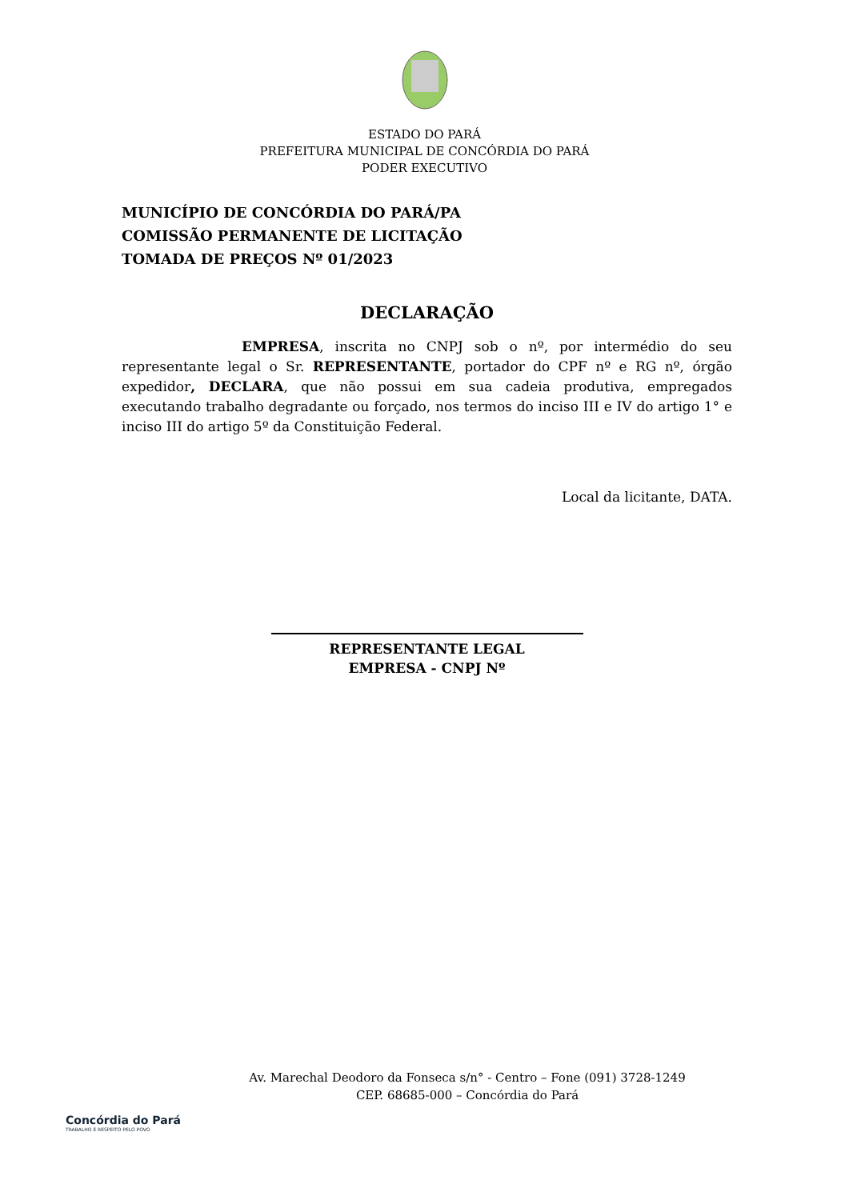ESTADO DO PARÁ
PREFEITURA MUNICIPAL DE CONCÓRDIA DO PARÁ
PODER EXECUTIVO
MUNICÍPIO DE CONCÓRDIA DO PARÁ/PA
COMISSÃO PERMANENTE DE LICITAÇÃO
TOMADA DE PREÇOS Nº 01/2023
DECLARAÇÃO
EMPRESA, inscrita no CNPJ sob o nº, por intermédio do seu representante legal o Sr. REPRESENTANTE, portador do CPF nº e RG nº, órgão expedidor, DECLARA, que não possui em sua cadeia produtiva, empregados executando trabalho degradante ou forçado, nos termos do inciso III e IV do artigo 1° e inciso III do artigo 5º da Constituição Federal.
Local da licitante, DATA.
REPRESENTANTE LEGAL
EMPRESA - CNPJ Nº
Concórdia do Pará
TRABALHO E RESPEITO PELO POVO
Av. Marechal Deodoro da Fonseca s/n° - Centro – Fone (091) 3728-1249
CEP. 68685-000 – Concórdia do Pará